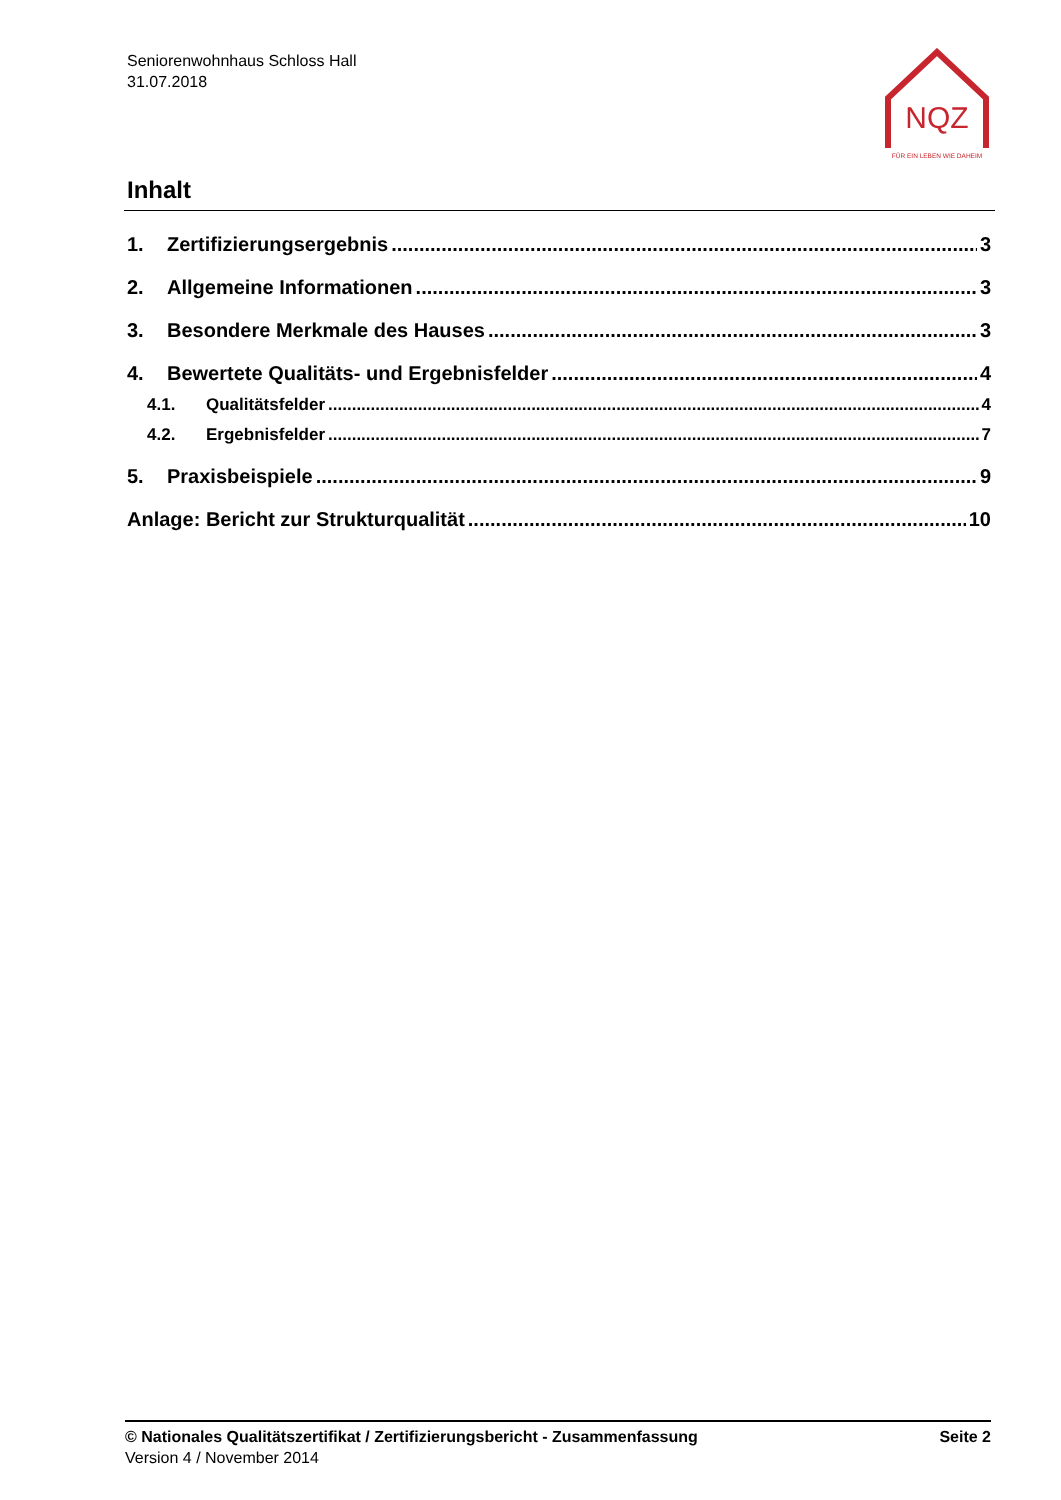Seniorenwohnhaus Schloss Hall
31.07.2018
NQZ
FÜR EIN LEBEN WIE DAHEIM
Inhalt
1. Zertifizierungsergebnis 3
2. Allgemeine Informationen 3
3. Besondere Merkmale des Hauses 3
4. Bewertete Qualitäts- und Ergebnisfelder 4
4.1. Qualitätsfelder 4
4.2. Ergebnisfelder 7
5. Praxisbeispiele 9
Anlage: Bericht zur Strukturqualität 10
© Nationales Qualitätszertifikat / Zertifizierungsbericht - Zusammenfassung Seite 2
Version 4 / November 2014